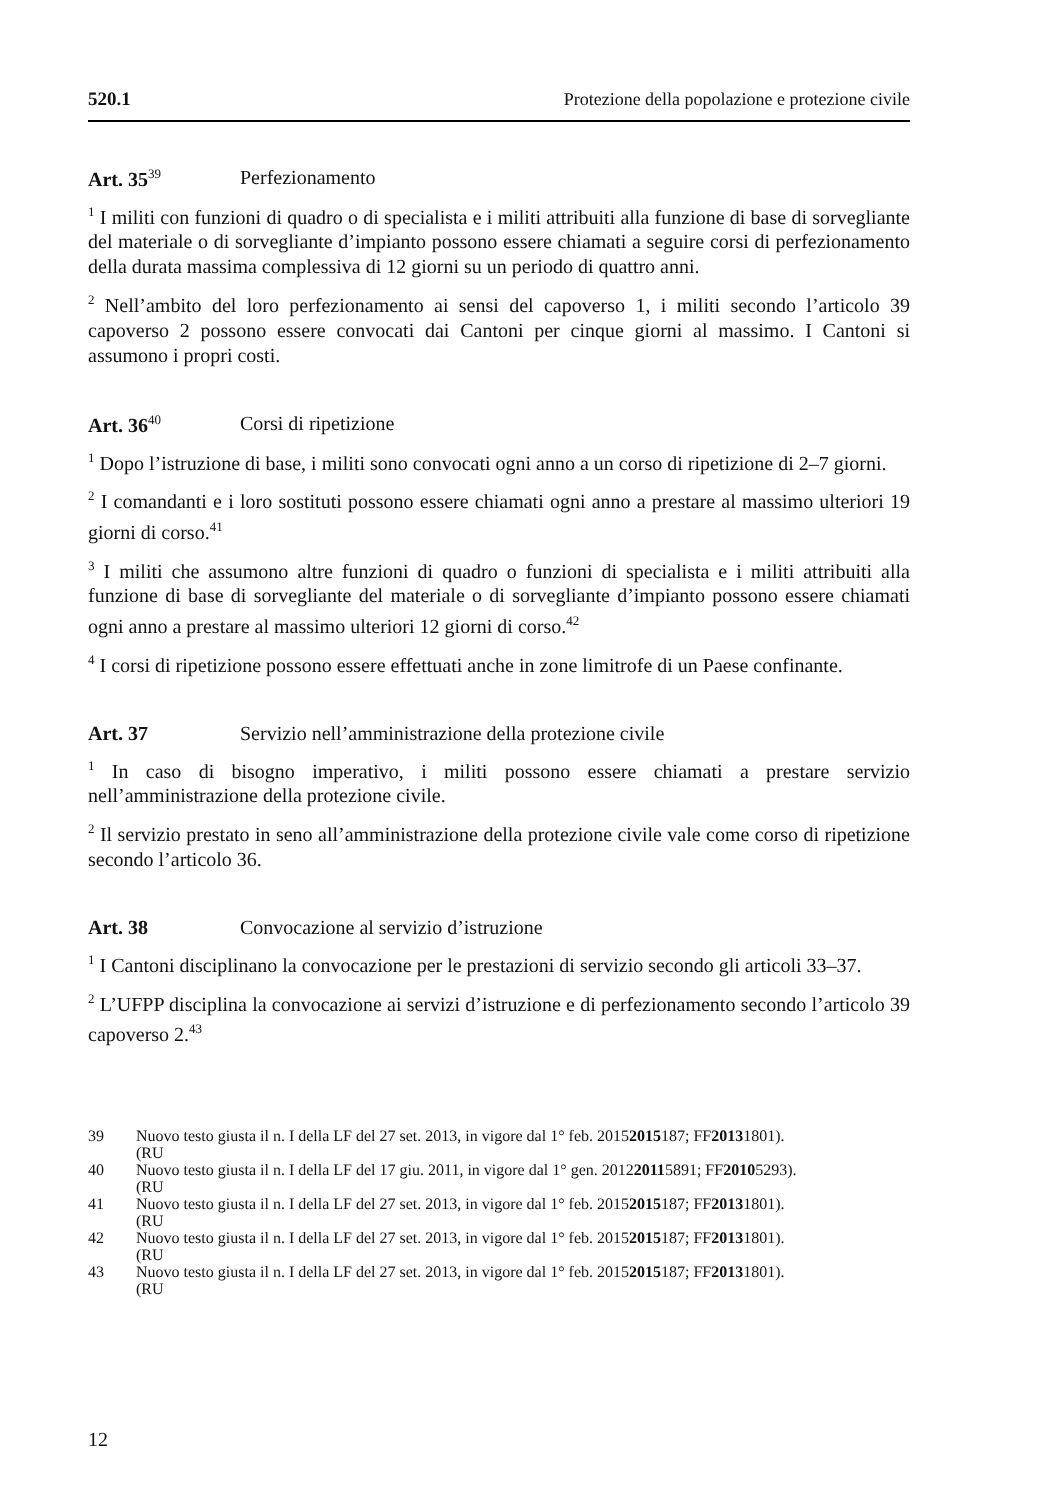520.1 Protezione della popolazione e protezione civile
Art. 35<sup>39</sup> Perfezionamento
<sup>1</sup> I militi con funzioni di quadro o di specialista e i militi attribuiti alla funzione di base di sorvegliante del materiale o di sorvegliante d’impianto possono essere chiamati a seguire corsi di perfezionamento della durata massima complessiva di 12 giorni su un periodo di quattro anni.
<sup>2</sup> Nell’ambito del loro perfezionamento ai sensi del capoverso 1, i militi secondo l’articolo 39 capoverso 2 possono essere convocati dai Cantoni per cinque giorni al massimo. I Cantoni si assumono i propri costi.
Art. 36<sup>40</sup> Corsi di ripetizione
<sup>1</sup> Dopo l’istruzione di base, i militi sono convocati ogni anno a un corso di ripetizione di 2–7 giorni.
<sup>2</sup> I comandanti e i loro sostituti possono essere chiamati ogni anno a prestare al massimo ulteriori 19 giorni di corso.<sup>41</sup>
<sup>3</sup> I militi che assumono altre funzioni di quadro o funzioni di specialista e i militi attribuiti alla funzione di base di sorvegliante del materiale o di sorvegliante d’impianto possono essere chiamati ogni anno a prestare al massimo ulteriori 12 giorni di corso.<sup>42</sup>
<sup>4</sup> I corsi di ripetizione possono essere effettuati anche in zone limitrofe di un Paese confinante.
Art. 37 Servizio nell’amministrazione della protezione civile
<sup>1</sup> In caso di bisogno imperativo, i militi possono essere chiamati a prestare servizio nell’amministrazione della protezione civile.
<sup>2</sup> Il servizio prestato in seno all’amministrazione della protezione civile vale come corso di ripetizione secondo l’articolo 36.
Art. 38 Convocazione al servizio d’istruzione
<sup>1</sup> I Cantoni disciplinano la convocazione per le prestazioni di servizio secondo gli articoli 33–37.
<sup>2</sup> L’UFPP disciplina la convocazione ai servizi d’istruzione e di perfezionamento secondo l’articolo 39 capoverso 2.<sup>43</sup>
39 Nuovo testo giusta il n. I della LF del 27 set. 2013, in vigore dal 1° feb. 2015
(RU 2015 187; FF 2013 1801).
40 Nuovo testo giusta il n. I della LF del 17 giu. 2011, in vigore dal 1° gen. 2012
(RU 2011 5891; FF 2010 5293).
41 Nuovo testo giusta il n. I della LF del 27 set. 2013, in vigore dal 1° feb. 2015
(RU 2015 187; FF 2013 1801).
42 Nuovo testo giusta il n. I della LF del 27 set. 2013, in vigore dal 1° feb. 2015
(RU 2015 187; FF 2013 1801).
43 Nuovo testo giusta il n. I della LF del 27 set. 2013, in vigore dal 1° feb. 2015
(RU 2015 187; FF 2013 1801).
12